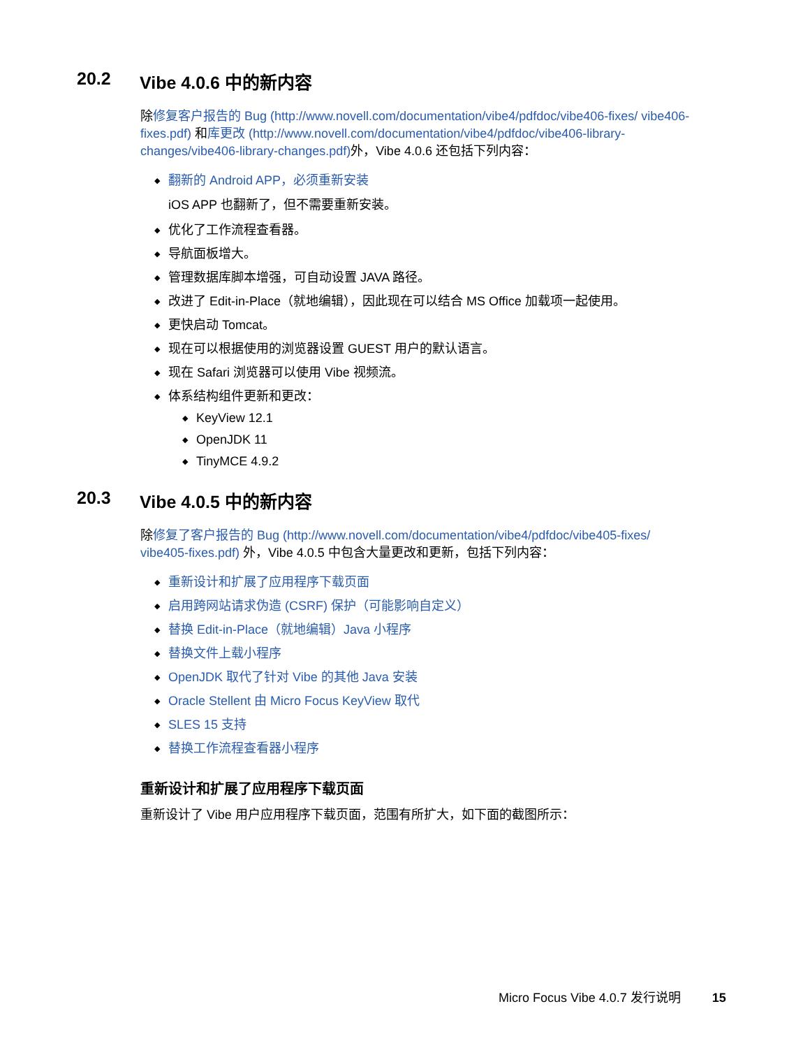20.2 Vibe 4.0.6 中的新内容
除修复客户报告的 Bug (http://www.novell.com/documentation/vibe4/pdfdoc/vibe406-fixes/ vibe406-fixes.pdf) 和库更改 (http://www.novell.com/documentation/vibe4/pdfdoc/vibe406-library-changes/vibe406-library-changes.pdf) 外，Vibe 4.0.6 还包括下列内容：
◆ 翻新的 Android APP，必须重新安装
iOS APP 也翻新了，但不需要重新安装。
◆ 优化了工作流程查看器。
◆ 导航面板增大。
◆ 管理数据库脚本增强，可自动设置 JAVA 路径。
◆ 改进了 Edit-in-Place（就地编辑），因此现在可以结合 MS Office 加载项一起使用。
◆ 更快启动 Tomcat。
◆ 现在可以根据使用的浏览器设置 GUEST 用户的默认语言。
◆ 现在 Safari 浏览器可以使用 Vibe 视频流。
◆ 体系结构组件更新和更改：
◆ KeyView 12.1
◆ OpenJDK 11
◆ TinyMCE 4.9.2
20.3 Vibe 4.0.5 中的新内容
除修复了客户报告的 Bug (http://www.novell.com/documentation/vibe4/pdfdoc/vibe405-fixes/ vibe405-fixes.pdf) 外，Vibe 4.0.5 中包含大量更改和更新，包括下列内容：
◆ 重新设计和扩展了应用程序下载页面
◆ 启用跨网站请求伪造 (CSRF) 保护（可能影响自定义）
◆ 替换 Edit-in-Place（就地编辑）Java 小程序
◆ 替换文件上载小程序
◆ OpenJDK 取代了针对 Vibe 的其他 Java 安装
◆ Oracle Stellent 由 Micro Focus KeyView 取代
◆ SLES 15 支持
◆ 替换工作流程查看器小程序
重新设计和扩展了应用程序下载页面
重新设计了 Vibe 用户应用程序下载页面，范围有所扩大，如下面的截图所示：
Micro Focus Vibe 4.0.7 发行说明 15